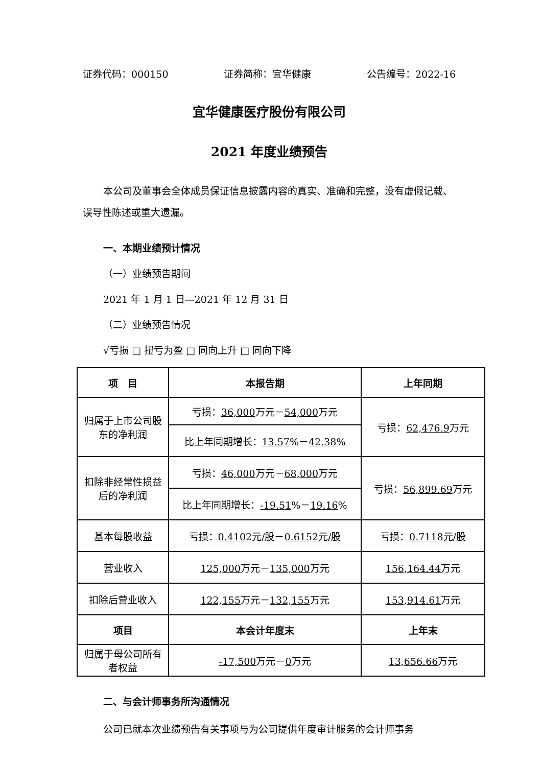证券代码：000150 证券简称：宜华健康 公告编号：2022-16
宜华健康医疗股份有限公司
2021 年度业绩预告
本公司及董事会全体成员保证信息披露内容的真实、准确和完整，没有虚假记载、误导性陈述或重大遗漏。
一、本期业绩预计情况
（一）业绩预告期间
2021 年 1 月 1 日—2021 年 12 月 31 日
（二）业绩预告情况
√亏损 □ 扭亏为盈 □ 同向上升 □ 同向下降
| 项 目 | 本报告期 | 上年同期 |
| --- | --- | --- |
| 归属于上市公司股东的净利润 | 亏损： 36,000 万元－ 54,000 万元 | 亏损： 62,476.9 万元 |
| | 比上年同期增长： 13.57 %－ 42.38 % | |
| 扣除非经常性损益后的净利润 | 亏损： 46,000 万元－ 68,000 万元 | 亏损： 56,899.69 万元 |
| | 比上年同期增长： -19.51 %－ 19.16 % | |
| 基本每股收益 | 亏损： 0.4102 元/股－ 0.6152 元/股 | 亏损： 0.7118 元/股 |
| 营业收入 | 125,000 万元－ 135,000 万元 | 156,164.44 万元 |
| 扣除后营业收入 | 122,155 万元－ 132,155 万元 | 153,914.61 万元 |
| 项目 | 本会计年度末 | 上年末 |
| 归属于母公司所有者权益 | -17,500 万元－ 0 万元 | 13,656.66 万元 |
二、与会计师事务所沟通情况
公司已就本次业绩预告有关事项与为公司提供年度审计服务的会计师事务